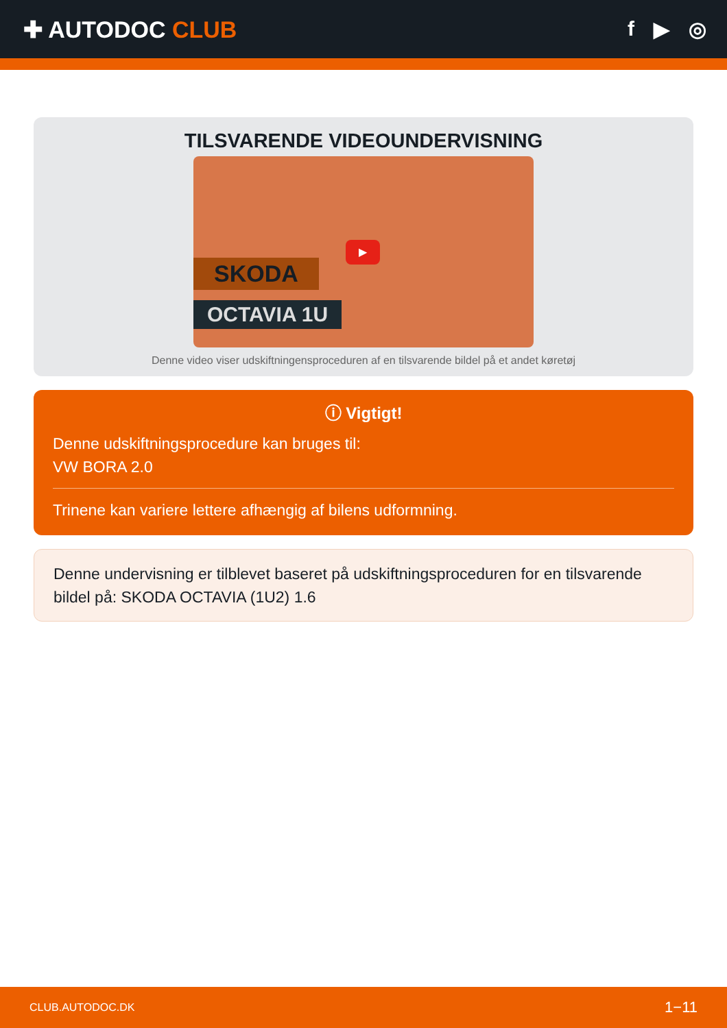✚ AUTODOC CLUB f ▶ ◎
TILSVARENDE VIDEOUNDERVISNING
SKODA
OCTAVIA 1U
▶
Denne video viser udskiftningensproceduren af en tilsvarende bildel på et andet køretøj
ⓘ Vigtigt!
Denne udskiftningsprocedure kan bruges til:
VW BORA 2.0
Trinene kan variere lettere afhængig af bilens udformning.
Denne undervisning er tilblevet baseret på udskiftningsproceduren for en tilsvarende bildel på: SKODA OCTAVIA (1U2) 1.6
CLUB.AUTODOC.DK 1−11